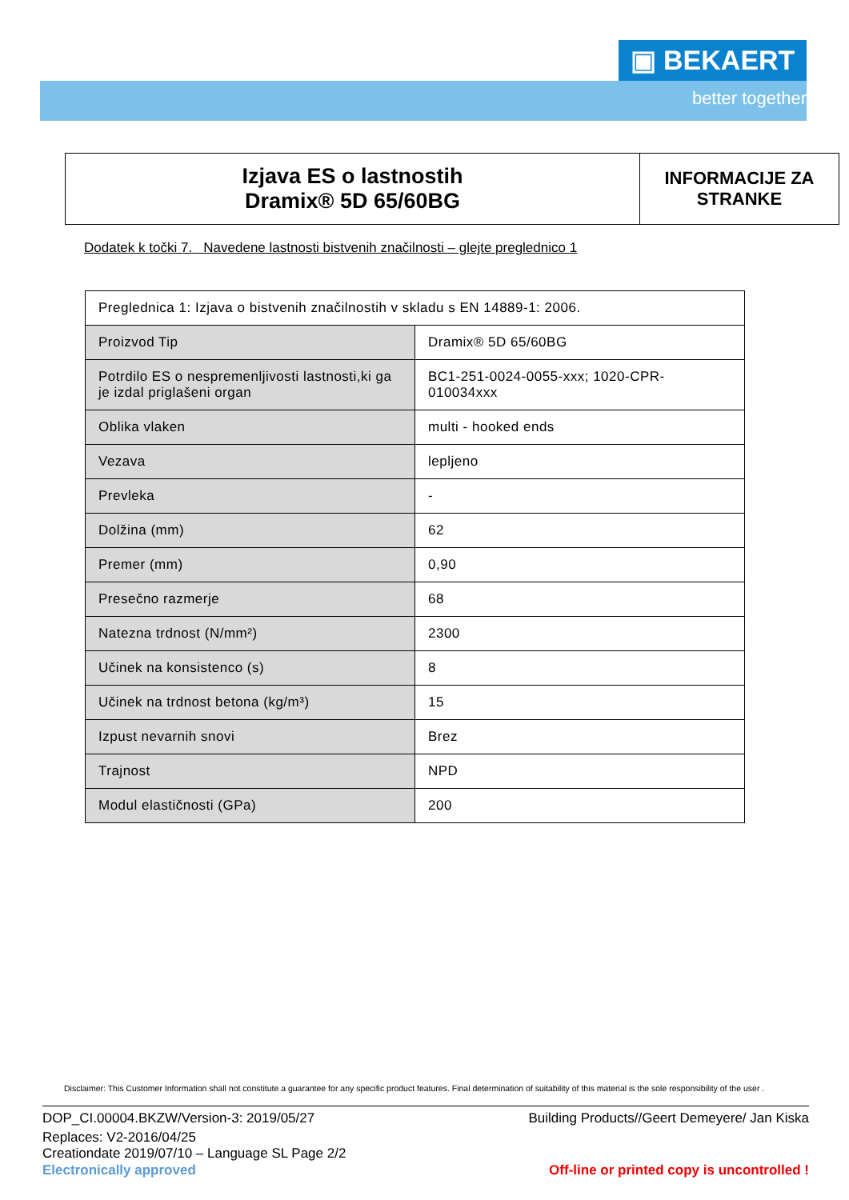▣ BEKAERT
better together
Izjava ES o lastnostih
Dramix® 5D 65/60BG
INFORMACIJE ZA
STRANKE
Dodatek k točki 7. Navedene lastnosti bistvenih značilnosti – glejte preglednico 1
| Preglednica 1: Izjava o bistvenih značilnostih v skladu s EN 14889-1: 2006. | |
| Proizvod Tip | Dramix® 5D 65/60BG |
| Potrdilo ES o nespremenljivosti lastnosti,ki ga je izdal priglašeni organ | BC1-251-0024-0055-xxx; 1020-CPR-010034xxx |
| Oblika vlaken | multi - hooked ends |
| Vezava | lepljeno |
| Prevleka | - |
| Dolžina (mm) | 62 |
| Premer (mm) | 0,90 |
| Presečno razmerje | 68 |
| Natezna trdnost (N/mm²) | 2300 |
| Učinek na konsistenco (s) | 8 |
| Učinek na trdnost betona (kg/m³) | 15 |
| Izpust nevarnih snovi | Brez |
| Trajnost | NPD |
| Modul elastičnosti (GPa) | 200 |
Disclaimer: This Customer Information shall not constitute a guarantee for any specific product features. Final determination of suitability of this material is the sole responsibility of the user .
DOP_CI.00004.BKZW/Version-3: 2019/05/27 Building Products//Geert Demeyere/ Jan Kiska
Replaces: V2-2016/04/25
Creationdate 2019/07/10 – Language SL Page 2/2
Electronically approved Off-line or printed copy is uncontrolled !